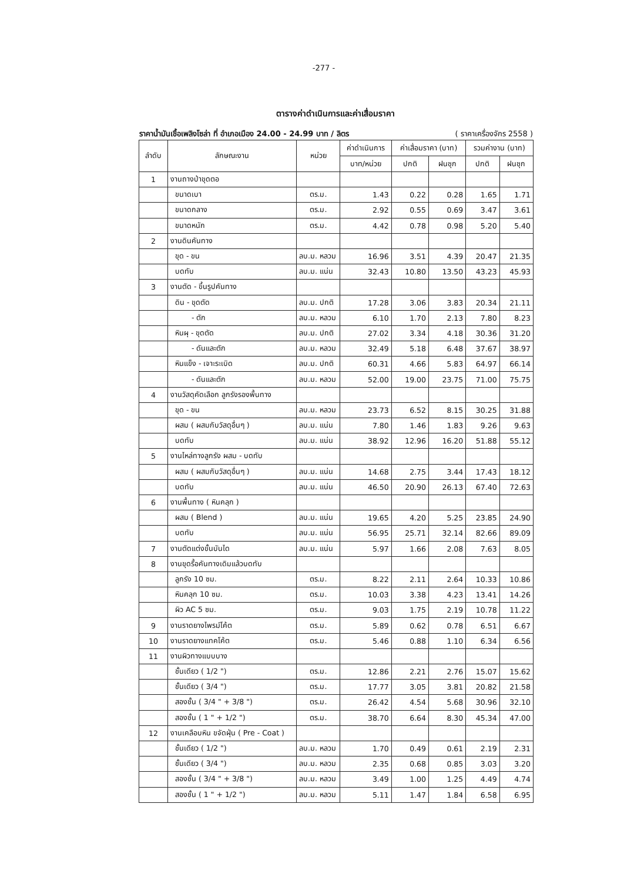-277 -
ตารางค่าดำเนินการและค่าเสื่อมราคา
ราคาน้ำมันเชื้อเพลิงโซล่า ที่ อำเภอเมือง 24.00 - 24.99 บาท / ลิตร ( ราคาเครื่องจักร 2558 )
| ลำดับ | ลักษณะงาน | หน่วย | ค่าดำเนินการ | ค่าเสื่อมราคา (บาท) | | รวมค่างาน (บาท) | |
| --- | --- | --- | --- | --- | --- | --- | --- |
| | | | บาท/หน่วย | ปกติ | ฝนชุก | ปกติ | ฝนชุก |
| 1 | งานถางป่าขุดตอ | | | | | | |
| | ขนาดเบา | ตร.ม. | 1.43 | 0.22 | 0.28 | 1.65 | 1.71 |
| | ขนาดกลาง | ตร.ม. | 2.92 | 0.55 | 0.69 | 3.47 | 3.61 |
| | ขนาดหนัก | ตร.ม. | 4.42 | 0.78 | 0.98 | 5.20 | 5.40 |
| 2 | งานดินคันทาง | | | | | | |
| | ขุด - ขน | ลบ.ม. หลวม | 16.96 | 3.51 | 4.39 | 20.47 | 21.35 |
| | บดทับ | ลบ.ม. แน่น | 32.43 | 10.80 | 13.50 | 43.23 | 45.93 |
| 3 | งานตัด - ขึ้นรูปคันทาง | | | | | | |
| | ดิน - ขุดตัด | ลบ.ม. ปกติ | 17.28 | 3.06 | 3.83 | 20.34 | 21.11 |
| | - ตัก | ลบ.ม. หลวม | 6.10 | 1.70 | 2.13 | 7.80 | 8.23 |
| | หินผุ - ขุดตัด | ลบ.ม. ปกติ | 27.02 | 3.34 | 4.18 | 30.36 | 31.20 |
| | - ดันและตัก | ลบ.ม. หลวม | 32.49 | 5.18 | 6.48 | 37.67 | 38.97 |
| | หินแข็ง - เจาะระเบิด | ลบ.ม. ปกติ | 60.31 | 4.66 | 5.83 | 64.97 | 66.14 |
| | - ดันและตัก | ลบ.ม. หลวม | 52.00 | 19.00 | 23.75 | 71.00 | 75.75 |
| 4 | งานวัสดุคัดเลือก ลูกรังรองพื้นทาง | | | | | | |
| | ขุด - ขน | ลบ.ม. หลวม | 23.73 | 6.52 | 8.15 | 30.25 | 31.88 |
| | ผสม ( ผสมกับวัสดุอื่นๆ ) | ลบ.ม. แน่น | 7.80 | 1.46 | 1.83 | 9.26 | 9.63 |
| | บดทับ | ลบ.ม. แน่น | 38.92 | 12.96 | 16.20 | 51.88 | 55.12 |
| 5 | งานไหล่ทางลูกรัง ผสม - บดทับ | | | | | | |
| | ผสม ( ผสมกับวัสดุอื่นๆ ) | ลบ.ม. แน่น | 14.68 | 2.75 | 3.44 | 17.43 | 18.12 |
| | บดทับ | ลบ.ม. แน่น | 46.50 | 20.90 | 26.13 | 67.40 | 72.63 |
| 6 | งานพื้นทาง ( หินคลุก ) | | | | | | |
| | ผสม ( Blend ) | ลบ.ม. แน่น | 19.65 | 4.20 | 5.25 | 23.85 | 24.90 |
| | บดทับ | ลบ.ม. แน่น | 56.95 | 25.71 | 32.14 | 82.66 | 89.09 |
| 7 | งานตัดแต่งขั้นบันได | ลบ.ม. แน่น | 5.97 | 1.66 | 2.08 | 7.63 | 8.05 |
| 8 | งานขุดรื้อคันทางเดิมแล้วบดทับ | | | | | | |
| | ลูกรัง 10 ซม. | ตร.ม. | 8.22 | 2.11 | 2.64 | 10.33 | 10.86 |
| | หินคลุก 10 ซม. | ตร.ม. | 10.03 | 3.38 | 4.23 | 13.41 | 14.26 |
| | ผิว AC 5 ซม. | ตร.ม. | 9.03 | 1.75 | 2.19 | 10.78 | 11.22 |
| 9 | งานราดยางไพรม์โค้ต | ตร.ม. | 5.89 | 0.62 | 0.78 | 6.51 | 6.67 |
| 10 | งานราดยางแทคโค้ต | ตร.ม. | 5.46 | 0.88 | 1.10 | 6.34 | 6.56 |
| 11 | งานผิวทางแบบบาง | | | | | | |
| | ชั้นเดียว ( 1/2 ") | ตร.ม. | 12.86 | 2.21 | 2.76 | 15.07 | 15.62 |
| | ชั้นเดียว ( 3/4 ") | ตร.ม. | 17.77 | 3.05 | 3.81 | 20.82 | 21.58 |
| | สองชั้น ( 3/4 " + 3/8 ") | ตร.ม. | 26.42 | 4.54 | 5.68 | 30.96 | 32.10 |
| | สองชั้น ( 1 " + 1/2 ") | ตร.ม. | 38.70 | 6.64 | 8.30 | 45.34 | 47.00 |
| 12 | งานเคลือบหิน ขจัดฝุ่น ( Pre - Coat ) | | | | | | |
| | ชั้นเดียว ( 1/2 ") | ลบ.ม. หลวม | 1.70 | 0.49 | 0.61 | 2.19 | 2.31 |
| | ชั้นเดียว ( 3/4 ") | ลบ.ม. หลวม | 2.35 | 0.68 | 0.85 | 3.03 | 3.20 |
| | สองชั้น ( 3/4 " + 3/8 ") | ลบ.ม. หลวม | 3.49 | 1.00 | 1.25 | 4.49 | 4.74 |
| | สองชั้น ( 1 " + 1/2 ") | ลบ.ม. หลวม | 5.11 | 1.47 | 1.84 | 6.58 | 6.95 |